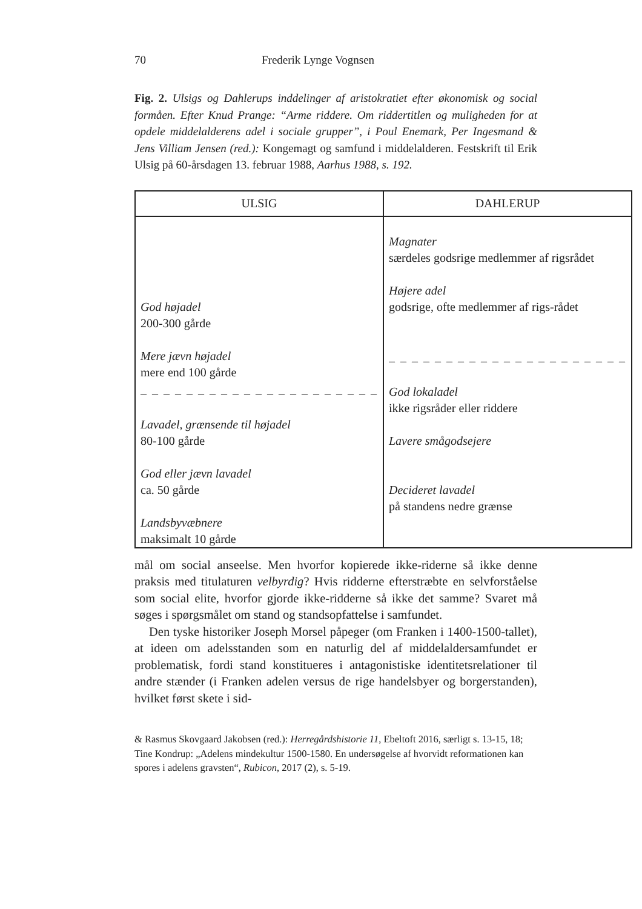70 Frederik Lynge Vognsen
Fig. 2. Ulsigs og Dahlerups inddelinger af aristokratiet efter økonomisk og social formåen. Efter Knud Prange: “Arme riddere. Om riddertitlen og muligheden for at opdele middelalderens adel i sociale grupper”, i Poul Enemark, Per Ingesmand & Jens Villiam Jensen (red.): Kongemagt og samfund i middelalderen. Festskrift til Erik Ulsig på 60-årsdagen 13. februar 1988, Aarhus 1988, s. 192.
| ULSIG | DAHLERUP |
| --- | --- |
| God højadel 200-300 gårde Mere jævn højadel mere end 100 gårde – – – – – – – – – – – – – – – – – – – – – Lavadel, grænsende til højadel 80-100 gårde God eller jævn lavadel ca. 50 gårde Landsbyvæbnere maksimalt 10 gårde | Magnater særdeles godsrige medlemmer af rigsrådet Højere adel godsrige, ofte medlemmer af rigs-rådet – – – – – – – – – – – – – – – – – – – – – God lokaladel ikke rigsråder eller riddere Lavere smågodsejere Decideret lavadel på standens nedre grænse |
mål om social anseelse. Men hvorfor kopierede ikke-riderne så ikke denne praksis med titulaturen velbyrdig? Hvis ridderne efterstræbte en selvforståelse som social elite, hvorfor gjorde ikke-ridderne så ikke det samme? Svaret må søges i spørgsmålet om stand og standsopfattelse i samfundet.
Den tyske historiker Joseph Morsel påpeger (om Franken i 1400-1500-tallet), at ideen om adelsstanden som en naturlig del af middelaldersamfundet er problematisk, fordi stand konstitueres i antagonistiske identitetsrelationer til andre stænder (i Franken adelen versus de rige handelsbyer og borgerstanden), hvilket først skete i sid-
& Rasmus Skovgaard Jakobsen (red.): Herregårdshistorie 11, Ebeltoft 2016, særligt s. 13-15, 18; Tine Kondrup: „Adelens mindekultur 1500-1580. En undersøgelse af hvorvidt reformationen kan spores i adelens gravsten“, Rubicon, 2017 (2), s. 5-19.